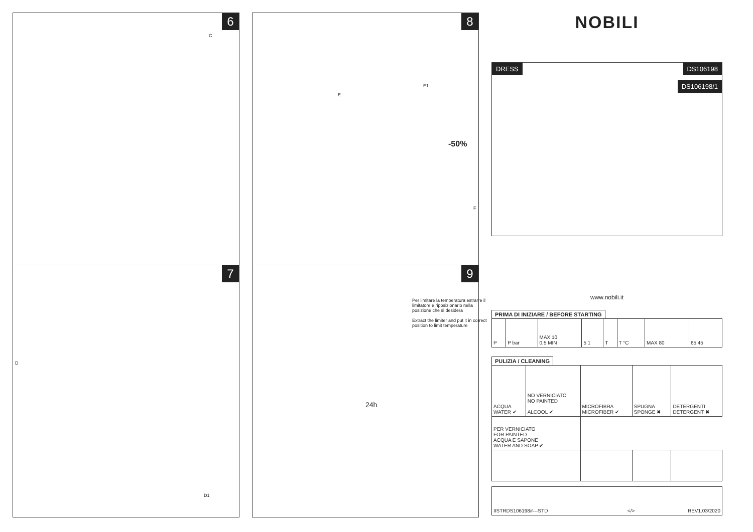6
C
7
D
D1
8
E1
E
-50%
F
9
Per limitare la temperatura estrarre il limitatore e riposizionarlo nella posizione che si desidera
Extract the limiter and put it in correct position to limit temperature
24h
NOBILI
DRESS
DS106198
DS106198/1
www.nobili.it
PRIMA DI INIZIARE / BEFORE STARTING
| P | P bar | MAX 10 0,5 MIN | 5 1 | T | T °C | MAX 80 | 65 45 |
PULIZIA / CLEANING
| ACQUA WATER ✔ | NO VERNICIATO NO PAINTED ALCOOL ✔ | MICROFIBRA MICROFIBER ✔ | SPUGNA SPONGE ✖ | DETERGENTI DETERGENT ✖ |
| PER VERNICIATO FOR PAINTED ACQUA E SAPONE WATER AND SOAP ✔ | | | | |
| IISTRDS106198#---STD | </> | REV1.03/2020 |